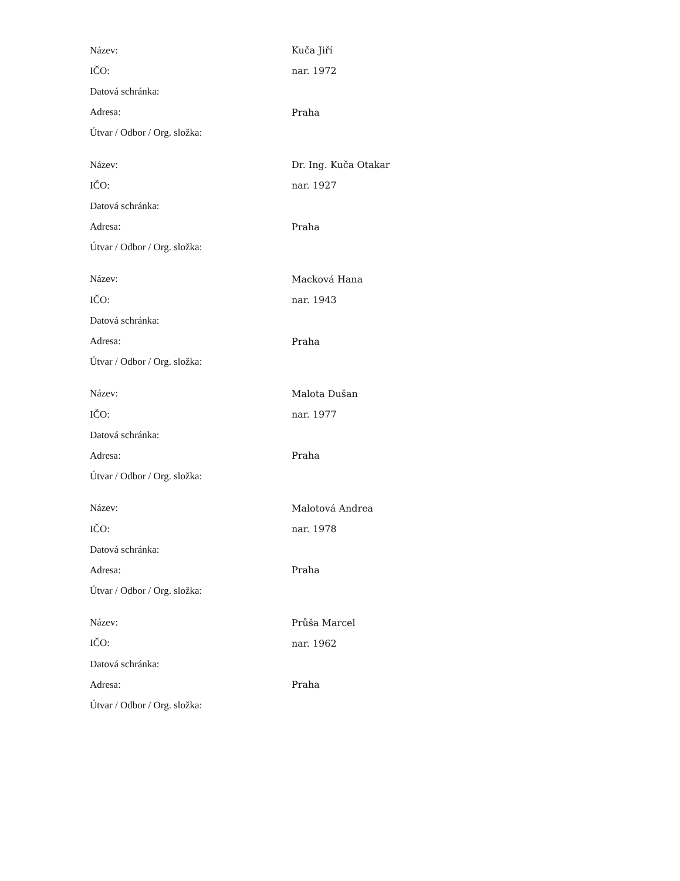| Název: | Kuča Jiří |
| IČO: | nar. 1972 |
| Datová schránka: | |
| Adresa: | Praha |
| Útvar / Odbor / Org. složka: | |
| Název: | Dr. Ing. Kuča Otakar |
| IČO: | nar. 1927 |
| Datová schránka: | |
| Adresa: | Praha |
| Útvar / Odbor / Org. složka: | |
| Název: | Macková Hana |
| IČO: | nar. 1943 |
| Datová schránka: | |
| Adresa: | Praha |
| Útvar / Odbor / Org. složka: | |
| Název: | Malota Dušan |
| IČO: | nar. 1977 |
| Datová schránka: | |
| Adresa: | Praha |
| Útvar / Odbor / Org. složka: | |
| Název: | Malotová Andrea |
| IČO: | nar. 1978 |
| Datová schránka: | |
| Adresa: | Praha |
| Útvar / Odbor / Org. složka: | |
| Název: | Průša Marcel |
| IČO: | nar. 1962 |
| Datová schránka: | |
| Adresa: | Praha |
| Útvar / Odbor / Org. složka: | |